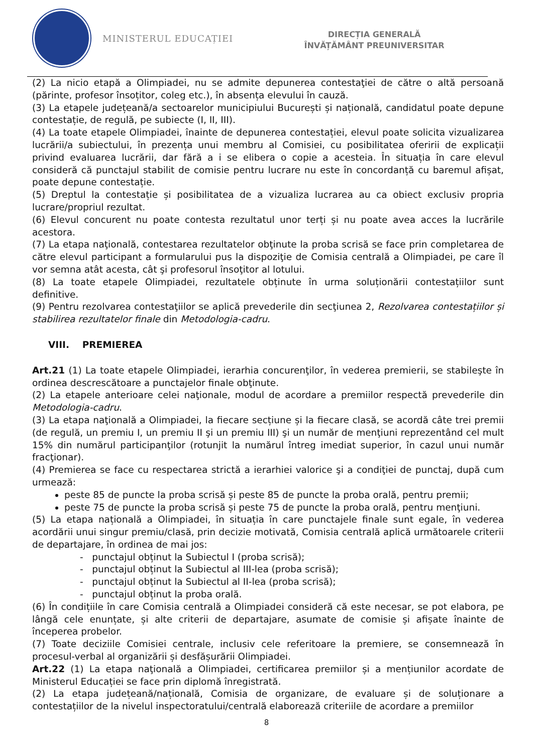MINISTERUL EDUCAȚIEI
DIRECȚIA GENERALĂ
ÎNVĂȚĂMÂNT PREUNIVERSITAR
(2) La nicio etapă a Olimpiadei, nu se admite depunerea contestaţiei de către o altă persoană (părinte, profesor însoțitor, coleg etc.), în absența elevului în cauză.
(3) La etapele județeană/a sectoarelor municipiului București și națională, candidatul poate depune contestație, de regulă, pe subiecte (I, II, III).
(4) La toate etapele Olimpiadei, înainte de depunerea contestației, elevul poate solicita vizualizarea lucrării/a subiectului, în prezența unui membru al Comisiei, cu posibilitatea oferirii de explicații privind evaluarea lucrării, dar fără a i se elibera o copie a acesteia. În situația în care elevul consideră că punctajul stabilit de comisie pentru lucrare nu este în concordanță cu baremul afișat, poate depune contestație.
(5) Dreptul la contestație și posibilitatea de a vizualiza lucrarea au ca obiect exclusiv propria lucrare/propriul rezultat.
(6) Elevul concurent nu poate contesta rezultatul unor terți și nu poate avea acces la lucrările acestora.
(7) La etapa naţională, contestarea rezultatelor obţinute la proba scrisă se face prin completarea de către elevul participant a formularului pus la dispoziţie de Comisia centrală a Olimpiadei, pe care îl vor semna atât acesta, cât şi profesorul însoţitor al lotului.
(8) La toate etapele Olimpiadei, rezultatele obținute în urma soluționării contestațiilor sunt definitive.
(9) Pentru rezolvarea contestaţiilor se aplică prevederile din secţiunea 2, Rezolvarea contestațiilor și stabilirea rezultatelor finale din Metodologia-cadru.
VIII. PREMIEREA
Art.21 (1) La toate etapele Olimpiadei, ierarhia concurenţilor, în vederea premierii, se stabileşte în ordinea descrescătoare a punctajelor finale obţinute.
(2) La etapele anterioare celei naţionale, modul de acordare a premiilor respectă prevederile din Metodologia-cadru.
(3) La etapa naţională a Olimpiadei, la fiecare secțiune și la fiecare clasă, se acordă câte trei premii (de regulă, un premiu I, un premiu II şi un premiu III) şi un număr de menţiuni reprezentând cel mult 15% din numărul participanţilor (rotunjit la numărul întreg imediat superior, în cazul unui număr fracţionar).
(4) Premierea se face cu respectarea strictă a ierarhiei valorice şi a condiţiei de punctaj, după cum urmează:
peste 85 de puncte la proba scrisă și peste 85 de puncte la proba orală, pentru premii;
peste 75 de puncte la proba scrisă și peste 75 de puncte la proba orală, pentru menţiuni.
(5) La etapa națională a Olimpiadei, în situația în care punctajele finale sunt egale, în vederea acordării unui singur premiu/clasă, prin decizie motivată, Comisia centrală aplică următoarele criterii de departajare, în ordinea de mai jos:
- punctajul obținut la Subiectul I (proba scrisă);
- punctajul obținut la Subiectul al III-lea (proba scrisă);
- punctajul obținut la Subiectul al II-lea (proba scrisă);
- punctajul obținut la proba orală.
(6) În condițiile în care Comisia centrală a Olimpiadei consideră că este necesar, se pot elabora, pe lângă cele enunțate, și alte criterii de departajare, asumate de comisie și afișate înainte de începerea probelor.
(7) Toate deciziile Comisiei centrale, inclusiv cele referitoare la premiere, se consemnează în procesul-verbal al organizării și desfășurării Olimpiadei.
Art.22 (1) La etapa naţională a Olimpiadei, certificarea premiilor și a mențiunilor acordate de Ministerul Educației se face prin diplomă înregistrată.
(2) La etapa județeană/națională, Comisia de organizare, de evaluare și de soluționare a contestațiilor de la nivelul inspectoratului/centrală elaborează criteriile de acordare a premiilor
8